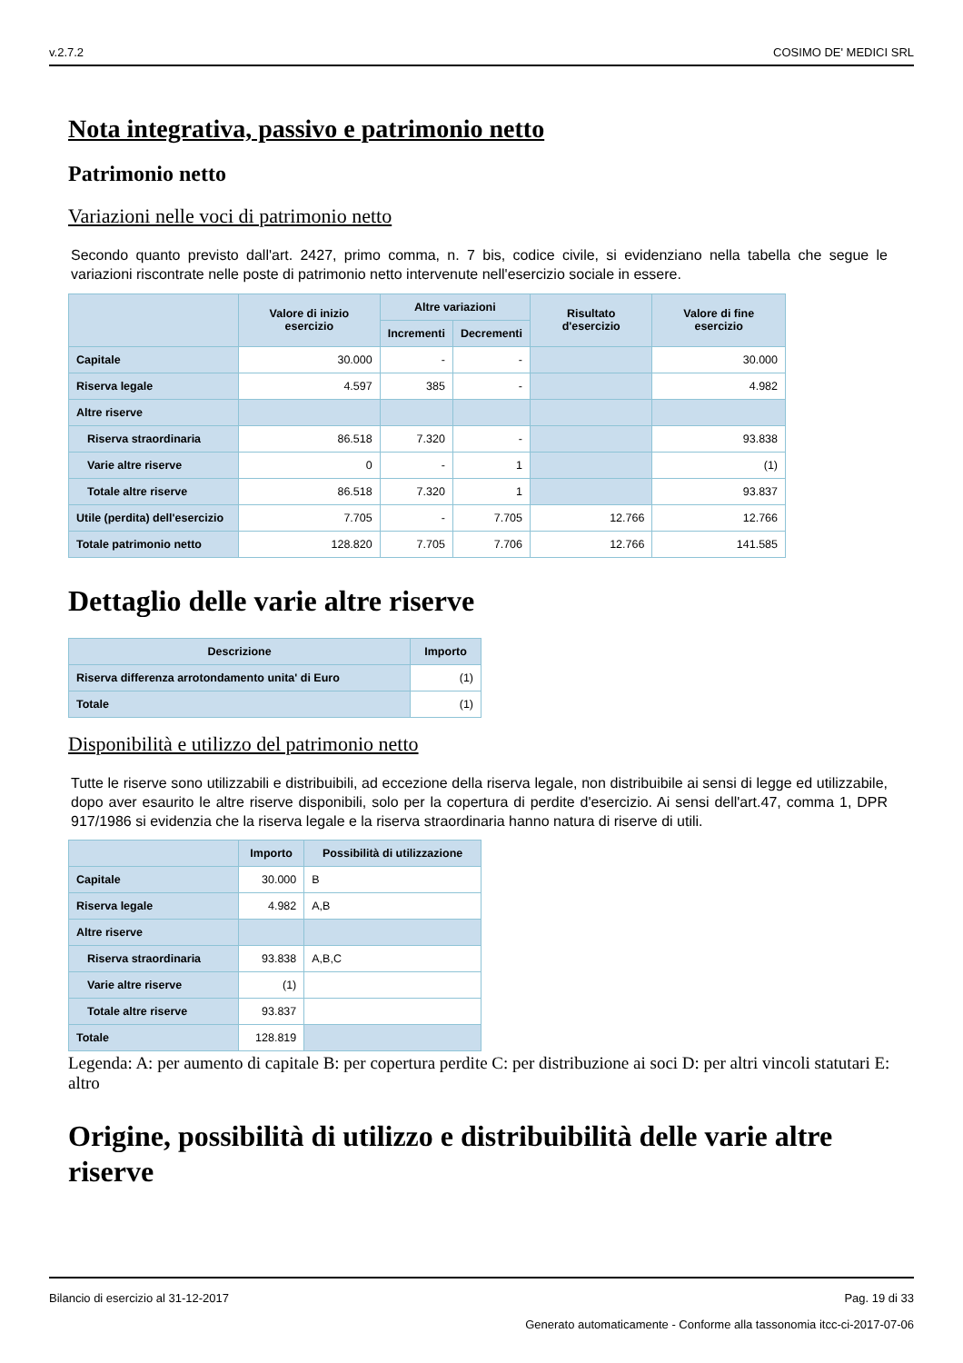v.2.7.2 COSIMO DE' MEDICI SRL
Nota integrativa, passivo e patrimonio netto
Patrimonio netto
Variazioni nelle voci di patrimonio netto
Secondo quanto previsto dall'art. 2427, primo comma, n. 7 bis, codice civile, si evidenziano nella tabella che segue le variazioni riscontrate nelle poste di patrimonio netto intervenute nell'esercizio sociale in essere.
| | Valore di inizio esercizio | Altre variazioni | | Risultato d'esercizio | Valore di fine esercizio |
| --- | --- | --- | --- | --- | --- |
| | | Incrementi | Decrementi | | |
| Capitale | 30.000 | - | - | | 30.000 |
| Riserva legale | 4.597 | 385 | - | | 4.982 |
| Altre riserve | | | | | |
| Riserva straordinaria | 86.518 | 7.320 | - | | 93.838 |
| Varie altre riserve | 0 | - | 1 | | (1) |
| Totale altre riserve | 86.518 | 7.320 | 1 | | 93.837 |
| Utile (perdita) dell'esercizio | 7.705 | - | 7.705 | 12.766 | 12.766 |
| Totale patrimonio netto | 128.820 | 7.705 | 7.706 | 12.766 | 141.585 |
Dettaglio delle varie altre riserve
| Descrizione | Importo |
| --- | --- |
| Riserva differenza arrotondamento unita' di Euro | (1) |
| Totale | (1) |
Disponibilità e utilizzo del patrimonio netto
Tutte le riserve sono utilizzabili e distribuibili, ad eccezione della riserva legale, non distribuibile ai sensi di legge ed utilizzabile, dopo aver esaurito le altre riserve disponibili, solo per la copertura di perdite d'esercizio. Ai sensi dell'art.47, comma 1, DPR 917/1986 si evidenzia che la riserva legale e la riserva straordinaria hanno natura di riserve di utili.
| | Importo | Possibilità di utilizzazione |
| --- | --- | --- |
| Capitale | 30.000 | B |
| Riserva legale | 4.982 | A,B |
| Altre riserve | | |
| Riserva straordinaria | 93.838 | A,B,C |
| Varie altre riserve | (1) | |
| Totale altre riserve | 93.837 | |
| Totale | 128.819 | |
Legenda: A: per aumento di capitale B: per copertura perdite C: per distribuzione ai soci D: per altri vincoli statutari E: altro
Origine, possibilità di utilizzo e distribuibilità delle varie altre riserve
Bilancio di esercizio al 31-12-2017 Pag. 19 di 33
Generato automaticamente - Conforme alla tassonomia itcc-ci-2017-07-06